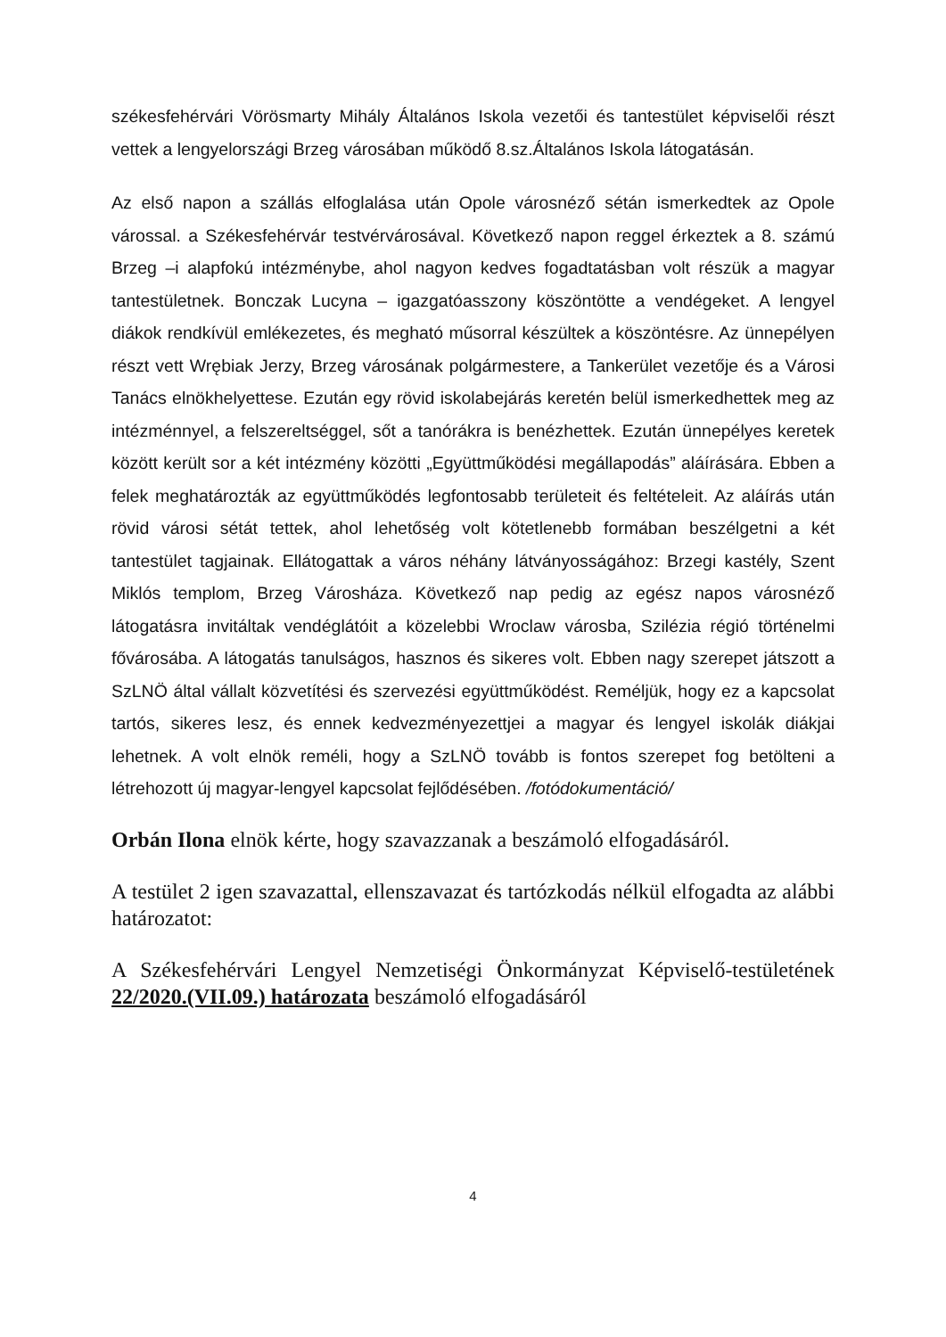székesfehérvári Vörösmarty Mihály Általános Iskola vezetői és tantestület képviselői részt vettek a lengyelországi Brzeg városában működő 8.sz.Általános Iskola látogatásán.
Az első napon a szállás elfoglalása után Opole városnéző sétán ismerkedtek az Opole várossal. a Székesfehérvár testvérvárosával. Következő napon reggel érkeztek a 8. számú Brzeg –i alapfokú intézménybe, ahol nagyon kedves fogadtatásban volt részük a magyar tantestületnek. Bonczak Lucyna – igazgatóasszony köszöntötte a vendégeket. A lengyel diákok rendkívül emlékezetes, és megható műsorral készültek a köszöntésre. Az ünnepélyen részt vett Wrębiak Jerzy, Brzeg városának polgármestere, a Tankerület vezetője és a Városi Tanács elnökhelyettese. Ezután egy rövid iskolabejárás keretén belül ismerkedhettek meg az intézménnyel, a felszereltséggel, sőt a tanórákra is benézhettek. Ezután ünnepélyes keretek között került sor a két intézmény közötti „Együttműködési megállapodás” aláírására. Ebben a felek meghatározták az együttműködés legfontosabb területeit és feltételeit. Az aláírás után rövid városi sétát tettek, ahol lehetőség volt kötetlenebb formában beszélgetni a két tantestület tagjainak. Ellátogattak a város néhány látványosságához: Brzegi kastély, Szent Miklós templom, Brzeg Városháza. Következő nap pedig az egész napos városnéző látogatásra invitáltak vendéglátóit a közelebbi Wroclaw városba, Szilézia régió történelmi fővárosába. A látogatás tanulságos, hasznos és sikeres volt. Ebben nagy szerepet játszott a SzLNÖ által vállalt közvetítési és szervezési együttműködést. Reméljük, hogy ez a kapcsolat tartós, sikeres lesz, és ennek kedvezményezettjei a magyar és lengyel iskolák diákjai lehetnek. A volt elnök reméli, hogy a SzLNÖ tovább is fontos szerepet fog betölteni a létrehozott új magyar-lengyel kapcsolat fejlődésében. /fotódokumentáció/
Orbán Ilona elnök kérte, hogy szavazzanak a beszámoló elfogadásáról.
A testület 2 igen szavazattal, ellenszavazat és tartózkodás nélkül elfogadta az alábbi határozatot:
A Székesfehérvári Lengyel Nemzetiségi Önkormányzat Képviselő-testületének 22/2020.(VII.09.) határozata beszámoló elfogadásáról
4